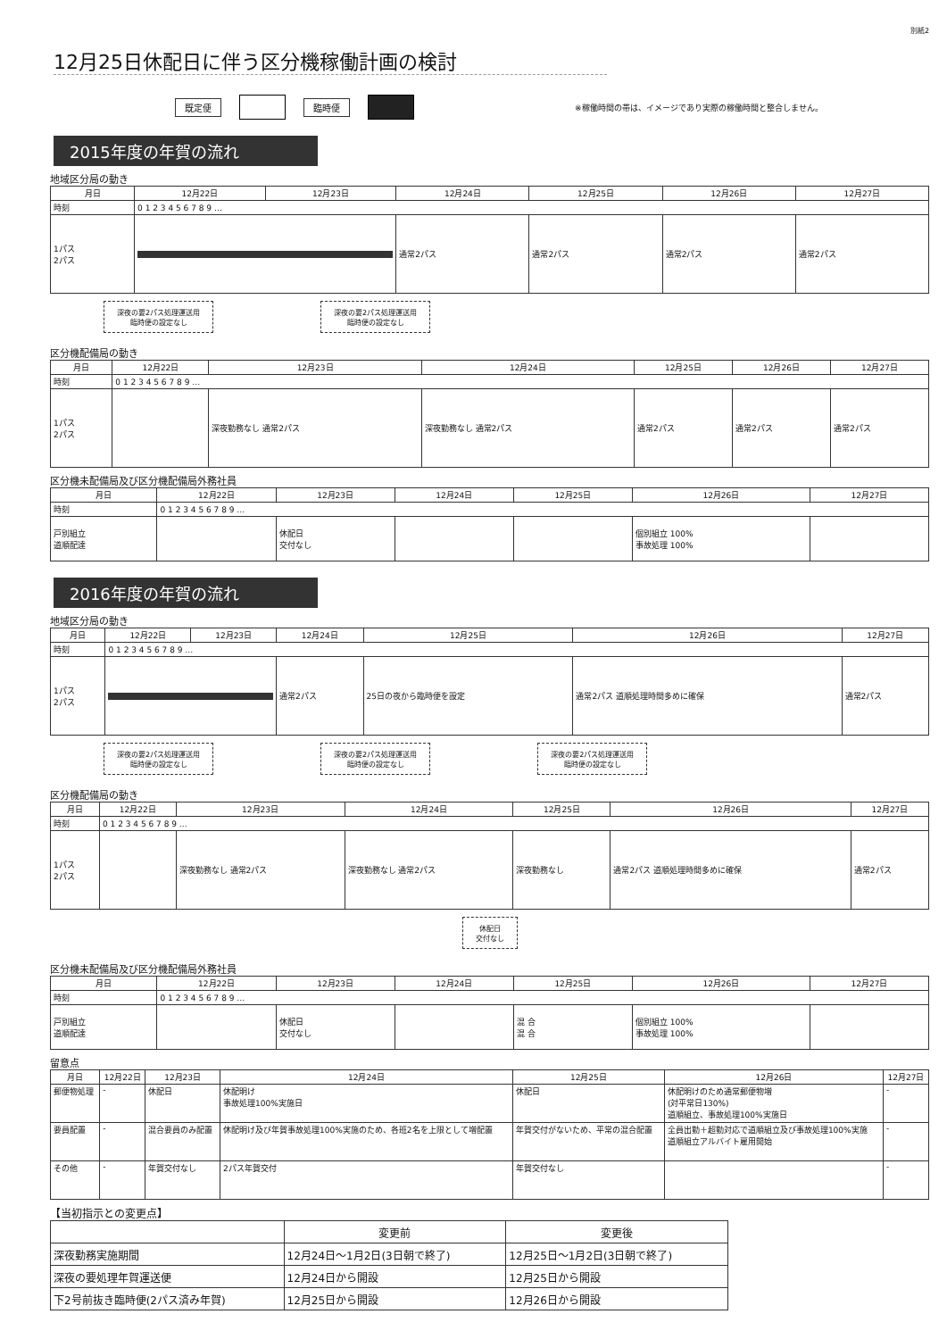別紙2
12月25日休配日に伴う区分機稼働計画の検討
既定便 臨時便 ※稼働時間の帯は、イメージであり実際の稼働時間と整合しません。
2015年度の年賀の流れ
地域区分局の動き
| 月日 | 12月22日 | 12月23日 | 12月24日 | 12月25日 | 12月26日 | 12月27日 |
| --- | --- | --- | --- | --- | --- | --- |
| 時刻 | 0 1 2 3 4 5 6 7 8 9 … | | | | | |
| 1パス 2パス | | | 通常2パス | 通常2パス | 通常2パス | 通常2パス |
深夜の要2パス処理運送用
臨時便の設定なし 深夜の要2パス処理運送用
臨時便の設定なし
区分機配備局の動き
| 月日 | 12月22日 | 12月23日 | 12月24日 | 12月25日 | 12月26日 | 12月27日 |
| --- | --- | --- | --- | --- | --- | --- |
| 時刻 | 0 1 2 3 4 5 6 7 8 9 … | | | | | |
| 1パス 2パス | | 深夜勤務なし 通常2パス | 深夜勤務なし 通常2パス | 通常2パス | 通常2パス | 通常2パス |
区分機未配備局及び区分機配備局外務社員
| 月日 | 12月22日 | 12月23日 | 12月24日 | 12月25日 | 12月26日 | 12月27日 |
| --- | --- | --- | --- | --- | --- | --- |
| 時刻 | 0 1 2 3 4 5 6 7 8 9 … | | | | | |
| 戸別組立 道順配達 | | 休配日 交付なし | | | 個別組立 100% 事故処理 100% | |
2016年度の年賀の流れ
地域区分局の動き
| 月日 | 12月22日 | 12月23日 | 12月24日 | 12月25日 | 12月26日 | 12月27日 |
| --- | --- | --- | --- | --- | --- | --- |
| 時刻 | 0 1 2 3 4 5 6 7 8 9 … | | | | | |
| 1パス 2パス | | | 通常2パス | 25日の夜から臨時便を設定 | 通常2パス 道順処理時間多めに確保 | 通常2パス |
深夜の要2パス処理運送用
臨時便の設定なし 深夜の要2パス処理運送用
臨時便の設定なし 深夜の要2パス処理運送用
臨時便の設定なし
区分機配備局の動き
| 月日 | 12月22日 | 12月23日 | 12月24日 | 12月25日 | 12月26日 | 12月27日 |
| --- | --- | --- | --- | --- | --- | --- |
| 時刻 | 0 1 2 3 4 5 6 7 8 9 … | | | | | |
| 1パス 2パス | | 深夜勤務なし 通常2パス | 深夜勤務なし 通常2パス | 深夜勤務なし | 通常2パス 道順処理時間多めに確保 | 通常2パス |
休配日
交付なし
区分機未配備局及び区分機配備局外務社員
| 月日 | 12月22日 | 12月23日 | 12月24日 | 12月25日 | 12月26日 | 12月27日 |
| --- | --- | --- | --- | --- | --- | --- |
| 時刻 | 0 1 2 3 4 5 6 7 8 9 … | | | | | |
| 戸別組立 道順配達 | | 休配日 交付なし | | 混 合 混 合 | 個別組立 100% 事故処理 100% | |
留意点
| 月日 | 12月22日 | 12月23日 | 12月24日 | 12月25日 | 12月26日 | 12月27日 |
| --- | --- | --- | --- | --- | --- | --- |
| 郵便物処理 | - | 休配日 | 休配明け 事故処理100%実施日 | 休配日 | 休配明けのため通常郵便物増 (対平常日130%) 道順組立、事故処理100%実施日 | - |
| 要員配置 | - | 混合要員のみ配置 | 休配明け及び年賀事故処理100%実施のため、各班2名を上限として増配置 | 年賀交付がないため、平常の混合配置 | 全員出勤＋超勤対応で道順組立及び事故処理100%実施 道順組立アルバイト雇用開始 | - |
| その他 | - | 年賀交付なし | 2パス年賀交付 | 年賀交付なし | | - |
【当初指示との変更点】
| | 変更前 | 変更後 |
| --- | --- | --- |
| 深夜勤務実施期間 | 12月24日～1月2日(3日朝で終了) | 12月25日～1月2日(3日朝で終了) |
| 深夜の要処理年賀運送便 | 12月24日から開設 | 12月25日から開設 |
| 下2号前抜き臨時便(2パス済み年賀) | 12月25日から開設 | 12月26日から開設 |